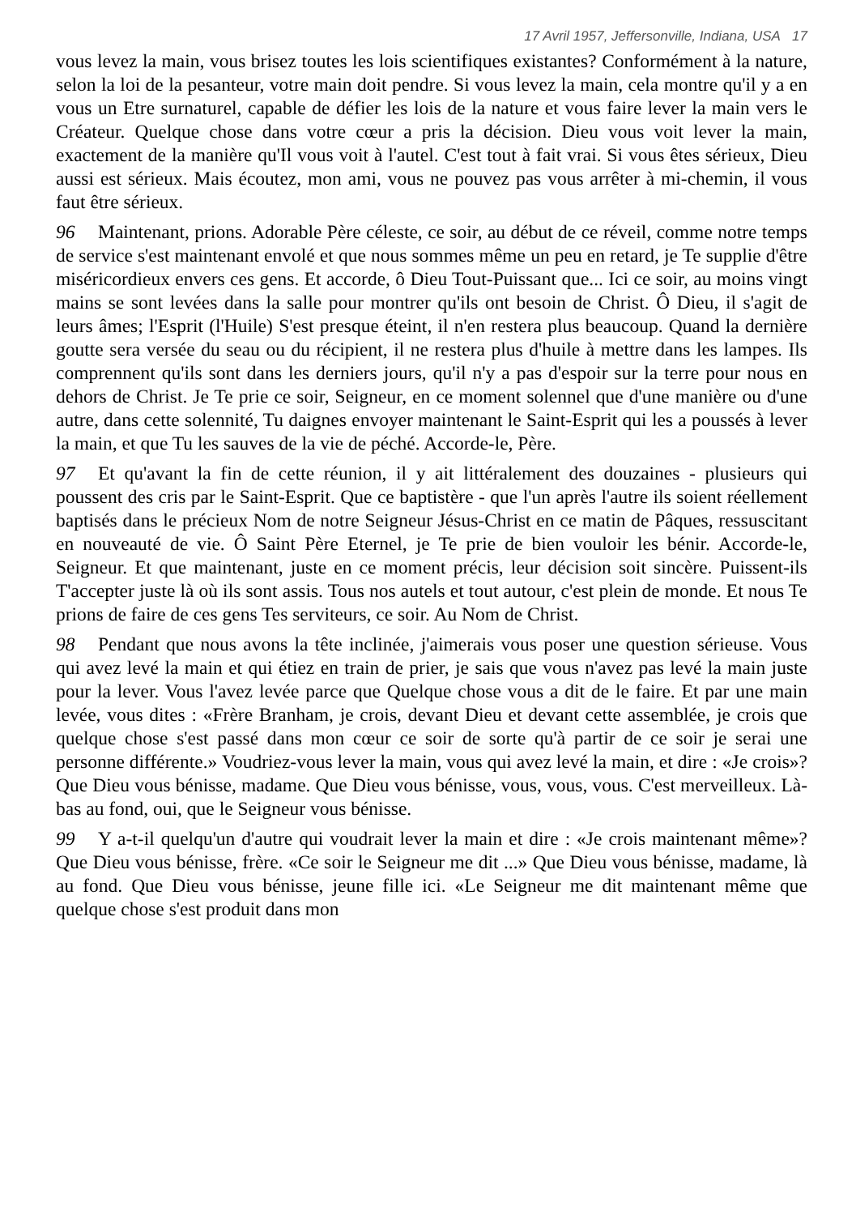17 Avril 1957, Jeffersonville, Indiana, USA 17
vous levez la main, vous brisez toutes les lois scientifiques existantes? Conformément à la nature, selon la loi de la pesanteur, votre main doit pendre. Si vous levez la main, cela montre qu'il y a en vous un Etre surnaturel, capable de défier les lois de la nature et vous faire lever la main vers le Créateur. Quelque chose dans votre cœur a pris la décision. Dieu vous voit lever la main, exactement de la manière qu'Il vous voit à l'autel. C'est tout à fait vrai. Si vous êtes sérieux, Dieu aussi est sérieux. Mais écoutez, mon ami, vous ne pouvez pas vous arrêter à mi-chemin, il vous faut être sérieux.
96 Maintenant, prions. Adorable Père céleste, ce soir, au début de ce réveil, comme notre temps de service s'est maintenant envolé et que nous sommes même un peu en retard, je Te supplie d'être miséricordieux envers ces gens. Et accorde, ô Dieu Tout-Puissant que... Ici ce soir, au moins vingt mains se sont levées dans la salle pour montrer qu'ils ont besoin de Christ. Ô Dieu, il s'agit de leurs âmes; l'Esprit (l'Huile) S'est presque éteint, il n'en restera plus beaucoup. Quand la dernière goutte sera versée du seau ou du récipient, il ne restera plus d'huile à mettre dans les lampes. Ils comprennent qu'ils sont dans les derniers jours, qu'il n'y a pas d'espoir sur la terre pour nous en dehors de Christ. Je Te prie ce soir, Seigneur, en ce moment solennel que d'une manière ou d'une autre, dans cette solennité, Tu daignes envoyer maintenant le Saint-Esprit qui les a poussés à lever la main, et que Tu les sauves de la vie de péché. Accorde-le, Père.
97 Et qu'avant la fin de cette réunion, il y ait littéralement des douzaines - plusieurs qui poussent des cris par le Saint-Esprit. Que ce baptistère - que l'un après l'autre ils soient réellement baptisés dans le précieux Nom de notre Seigneur Jésus-Christ en ce matin de Pâques, ressuscitant en nouveauté de vie. Ô Saint Père Eternel, je Te prie de bien vouloir les bénir. Accorde-le, Seigneur. Et que maintenant, juste en ce moment précis, leur décision soit sincère. Puissent-ils T'accepter juste là où ils sont assis. Tous nos autels et tout autour, c'est plein de monde. Et nous Te prions de faire de ces gens Tes serviteurs, ce soir. Au Nom de Christ.
98 Pendant que nous avons la tête inclinée, j'aimerais vous poser une question sérieuse. Vous qui avez levé la main et qui étiez en train de prier, je sais que vous n'avez pas levé la main juste pour la lever. Vous l'avez levée parce que Quelque chose vous a dit de le faire. Et par une main levée, vous dites : «Frère Branham, je crois, devant Dieu et devant cette assemblée, je crois que quelque chose s'est passé dans mon cœur ce soir de sorte qu'à partir de ce soir je serai une personne différente.» Voudriez-vous lever la main, vous qui avez levé la main, et dire : «Je crois»? Que Dieu vous bénisse, madame. Que Dieu vous bénisse, vous, vous, vous. C'est merveilleux. Là-bas au fond, oui, que le Seigneur vous bénisse.
99 Y a-t-il quelqu'un d'autre qui voudrait lever la main et dire : «Je crois maintenant même»? Que Dieu vous bénisse, frère. «Ce soir le Seigneur me dit ...» Que Dieu vous bénisse, madame, là au fond. Que Dieu vous bénisse, jeune fille ici. «Le Seigneur me dit maintenant même que quelque chose s'est produit dans mon